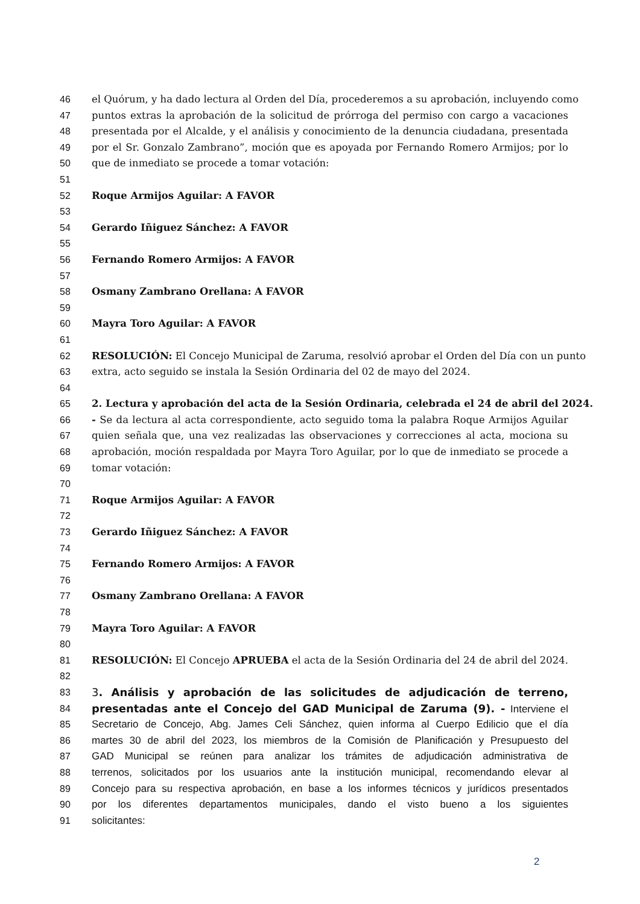46 el Quórum, y ha dado lectura al Orden del Día, procederemos a su aprobación, incluyendo como
47 puntos extras la aprobación de la solicitud de prórroga del permiso con cargo a vacaciones
48 presentada por el Alcalde, y el análisis y conocimiento de la denuncia ciudadana, presentada
49 por el Sr. Gonzalo Zambrano”, moción que es apoyada por Fernando Romero Armijos; por lo
50 que de inmediato se procede a tomar votación:
51
52 Roque Armijos Aguilar: A FAVOR
53
54 Gerardo Iñiguez Sánchez: A FAVOR
55
56 Fernando Romero Armijos: A FAVOR
57
58 Osmany Zambrano Orellana: A FAVOR
59
60 Mayra Toro Aguilar: A FAVOR
61
62 RESOLUCIÓN: El Concejo Municipal de Zaruma, resolvió aprobar el Orden del Día con un punto
63 extra, acto seguido se instala la Sesión Ordinaria del 02 de mayo del 2024.
64
65 2. Lectura y aprobación del acta de la Sesión Ordinaria, celebrada el 24 de abril del 2024.
66 - Se da lectura al acta correspondiente, acto seguido toma la palabra Roque Armijos Aguilar
67 quien señala que, una vez realizadas las observaciones y correcciones al acta, mociona su
68 aprobación, moción respaldada por Mayra Toro Aguilar, por lo que de inmediato se procede a
69 tomar votación:
70
71 Roque Armijos Aguilar: A FAVOR
72
73 Gerardo Iñiguez Sánchez: A FAVOR
74
75 Fernando Romero Armijos: A FAVOR
76
77 Osmany Zambrano Orellana: A FAVOR
78
79 Mayra Toro Aguilar: A FAVOR
80
81 RESOLUCIÓN: El Concejo APRUEBA el acta de la Sesión Ordinaria del 24 de abril del 2024.
82
83 3. Análisis y aprobación de las solicitudes de adjudicación de terreno,
84 presentadas ante el Concejo del GAD Municipal de Zaruma (9). - Interviene el
85 Secretario de Concejo, Abg. James Celi Sánchez, quien informa al Cuerpo Edilicio que el día
86 martes 30 de abril del 2023, los miembros de la Comisión de Planificación y Presupuesto del
87 GAD Municipal se reúnen para analizar los trámites de adjudicación administrativa de
88 terrenos, solicitados por los usuarios ante la institución municipal, recomendando elevar al
89 Concejo para su respectiva aprobación, en base a los informes técnicos y jurídicos presentados
90 por los diferentes departamentos municipales, dando el visto bueno a los siguientes
91 solicitantes:
2